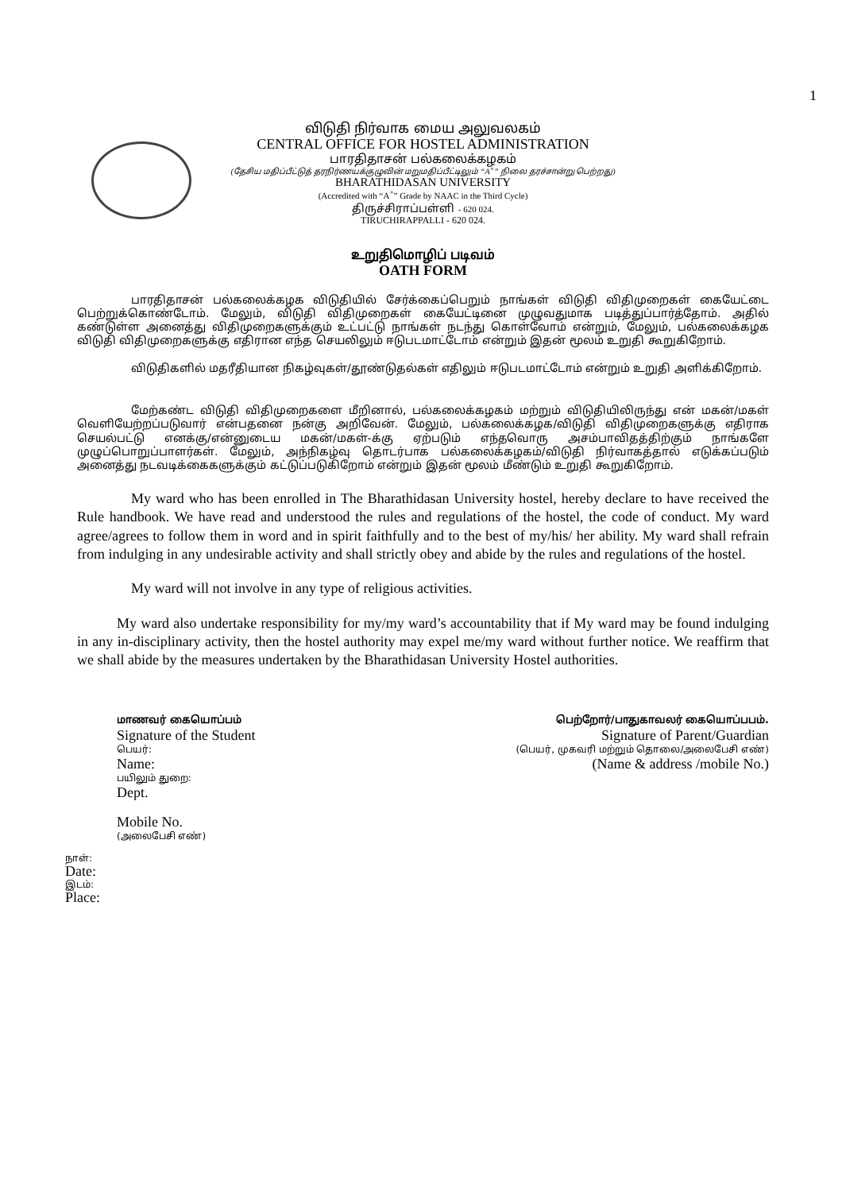1
விடுதி நிர்வாக மைய அலுவலகம்
CENTRAL OFFICE FOR HOSTEL ADMINISTRATION
பாரதிதாசன் பல்கலைக்கழகம்
(தேசிய மதிப்பீட்டுத் தரநிர்ணயக்குழுவின் மறுமதிப்பீட்டிலும் “A<sup>+</sup>” நிலை தரச்சான்று பெற்றது)
BHARATHIDASAN UNIVERSITY
(Accredited with “A<sup>+</sup>” Grade by NAAC in the Third Cycle)
திருச்சிராப்பள்ளி - 620 024.
TIRUCHIRAPPALLI - 620 024.
உறுதிமொழிப் படிவம்
OATH FORM
பாரதிதாசன் பல்கலைக்கழக விடுதியில் சேர்க்கைப்பெறும் நாங்கள் விடுதி விதிமுறைகள் கையேட்டை பெற்றுக்கொண்டோம். மேலும், விடுதி விதிமுறைகள் கையேட்டினை முழுவதுமாக படித்துப்பார்த்தோம். அதில் கண்டுள்ள அனைத்து விதிமுறைகளுக்கும் உட்பட்டு நாங்கள் நடந்து கொள்வோம் என்றும், மேலும், பல்கலைக்கழக விடுதி விதிமுறைகளுக்கு எதிரான எந்த செயலிலும் ஈடுபடமாட்டோம் என்றும் இதன் மூலம் உறுதி கூறுகிறோம்.
விடுதிகளில் மதரீதியான நிகழ்வுகள்/தூண்டுதல்கள் எதிலும் ஈடுபடமாட்டோம் என்றும் உறுதி அளிக்கிறோம்.
மேற்கண்ட விடுதி விதிமுறைகளை மீறினால், பல்கலைக்கழகம் மற்றும் விடுதியிலிருந்து என் மகன்/மகள் வெளியேற்றப்படுவார் என்பதனை நன்கு அறிவேன். மேலும், பல்கலைக்கழக/விடுதி விதிமுறைகளுக்கு எதிராக செயல்பட்டு எனக்கு/என்னுடைய மகன்/மகள்-க்கு ஏற்படும் எந்தவொரு அசம்பாவிதத்திற்கும் நாங்களே முழுப்பொறுப்பாளர்கள். மேலும், அந்நிகழ்வு தொடர்பாக பல்கலைக்கழகம்/விடுதி நிர்வாகத்தால் எடுக்கப்படும் அனைத்து நடவடிக்கைகளுக்கும் கட்டுப்படுகிறோம் என்றும் இதன் மூலம் மீண்டும் உறுதி கூறுகிறோம்.
My ward who has been enrolled in The Bharathidasan University hostel, hereby declare to have received the Rule handbook. We have read and understood the rules and regulations of the hostel, the code of conduct. My ward agree/agrees to follow them in word and in spirit faithfully and to the best of my/his/ her ability. My ward shall refrain from indulging in any undesirable activity and shall strictly obey and abide by the rules and regulations of the hostel.
My ward will not involve in any type of religious activities.
My ward also undertake responsibility for my/my ward’s accountability that if My ward may be found indulging in any in-disciplinary activity, then the hostel authority may expel me/my ward without further notice. We reaffirm that we shall abide by the measures undertaken by the Bharathidasan University Hostel authorities.
மாணவர் கையொப்பம்
Signature of the Student
பெயர்:
Name:
பயிலும் துறை:
Dept.
Mobile No.
(அலைபேசி எண்)
பெற்றோர்/பாதுகாவலர் கையொப்பபம்.
Signature of Parent/Guardian
(பெயர், முகவரி மற்றும் தொலை/அலைபேசி எண்)
(Name & address /mobile No.)
நாள்:
Date:
இடம்:
Place: